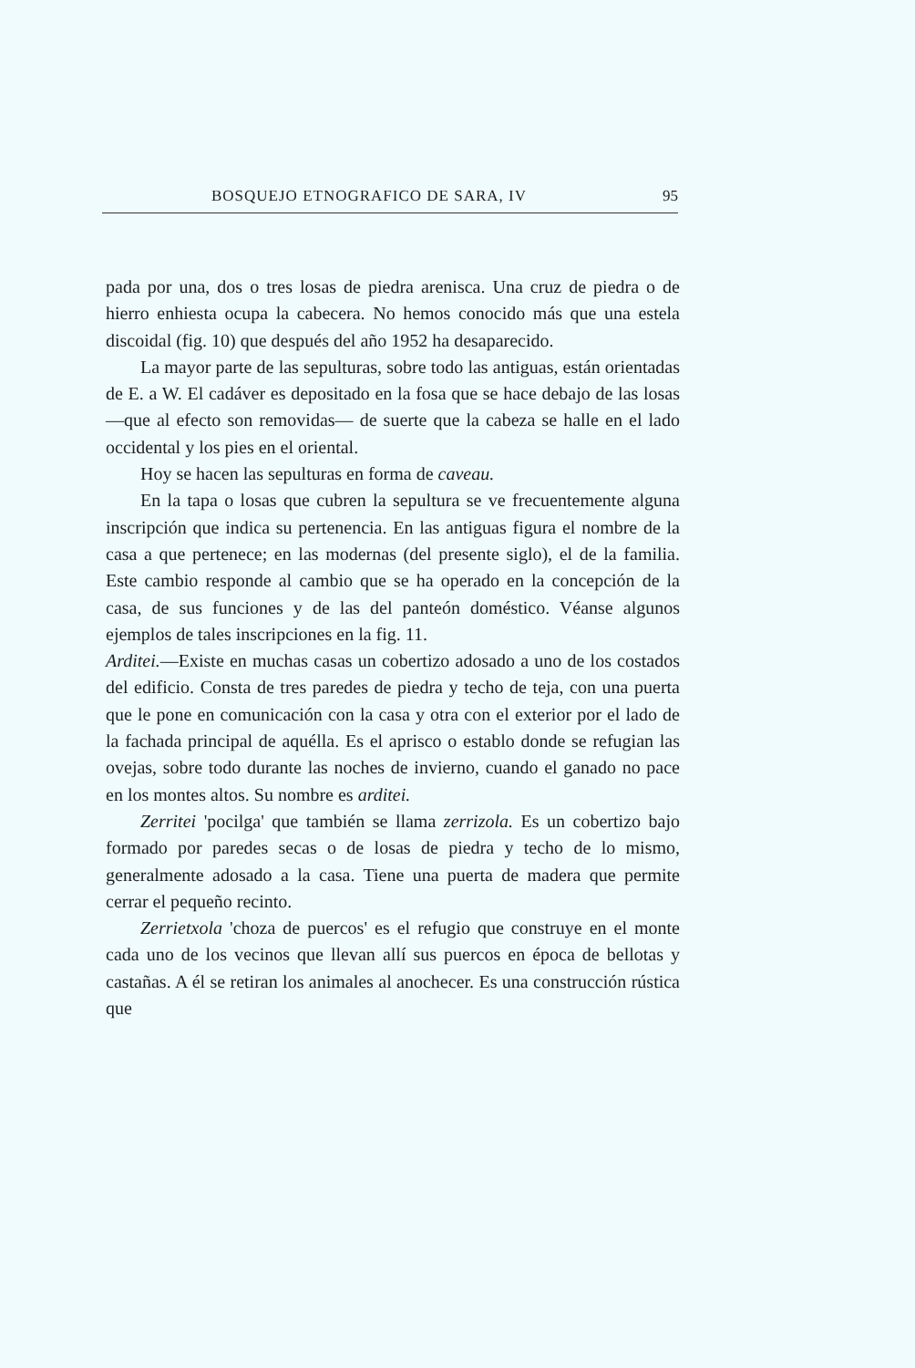BOSQUEJO ETNOGRAFICO DE SARA, IV 95
pada por una, dos o tres losas de piedra arenisca. Una cruz de piedra o de hierro enhiesta ocupa la cabecera. No hemos conocido más que una estela discoidal (fig. 10) que después del año 1952 ha desaparecido.
La mayor parte de las sepulturas, sobre todo las antiguas, están orientadas de E. a W. El cadáver es depositado en la fosa que se hace debajo de las losas —que al efecto son removidas— de suerte que la cabeza se halle en el lado occidental y los pies en el oriental.
Hoy se hacen las sepulturas en forma de caveau.
En la tapa o losas que cubren la sepultura se ve frecuentemente alguna inscripción que indica su pertenencia. En las antiguas figura el nombre de la casa a que pertenece; en las modernas (del presente siglo), el de la familia. Este cambio responde al cambio que se ha operado en la concepción de la casa, de sus funciones y de las del panteón doméstico. Véanse algunos ejemplos de tales inscripciones en la fig. 11.
Arditei.—Existe en muchas casas un cobertizo adosado a uno de los costados del edificio. Consta de tres paredes de piedra y techo de teja, con una puerta que le pone en comunicación con la casa y otra con el exterior por el lado de la fachada principal de aquélla. Es el aprisco o establo donde se refugian las ovejas, sobre todo durante las noches de invierno, cuando el ganado no pace en los montes altos. Su nombre es arditei.
Zerritei 'pocilga' que también se llama zerrizola. Es un cobertizo bajo formado por paredes secas o de losas de piedra y techo de lo mismo, generalmente adosado a la casa. Tiene una puerta de madera que permite cerrar el pequeño recinto.
Zerrietxola 'choza de puercos' es el refugio que construye en el monte cada uno de los vecinos que llevan allí sus puercos en época de bellotas y castañas. A él se retiran los animales al anochecer. Es una construcción rústica que